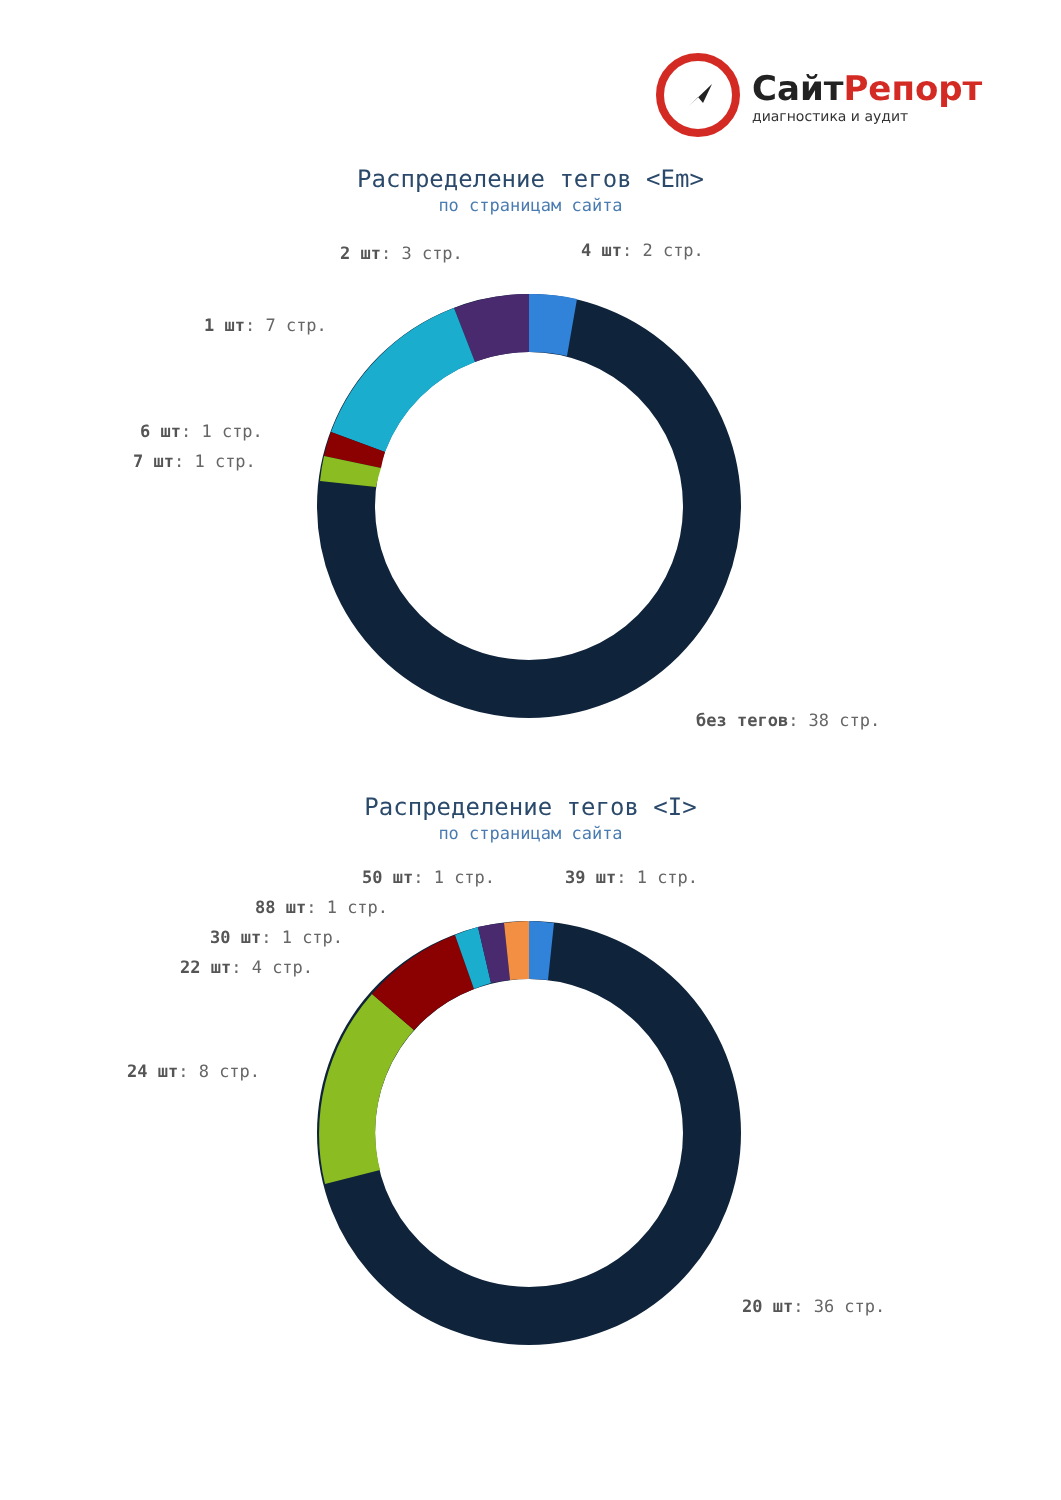СайтРепорт
диагностика и аудит
Распределение тегов <Em>
по страницам сайта
2 шт: 3 стр. 4 шт: 2 стр.
1 шт: 7 стр.
6 шт: 1 стр.
7 шт: 1 стр.
без тегов: 38 стр.
Распределение тегов <I>
по страницам сайта
50 шт: 1 стр. 39 шт: 1 стр.
88 шт: 1 стр.
30 шт: 1 стр.
22 шт: 4 стр.
24 шт: 8 стр.
20 шт: 36 стр.